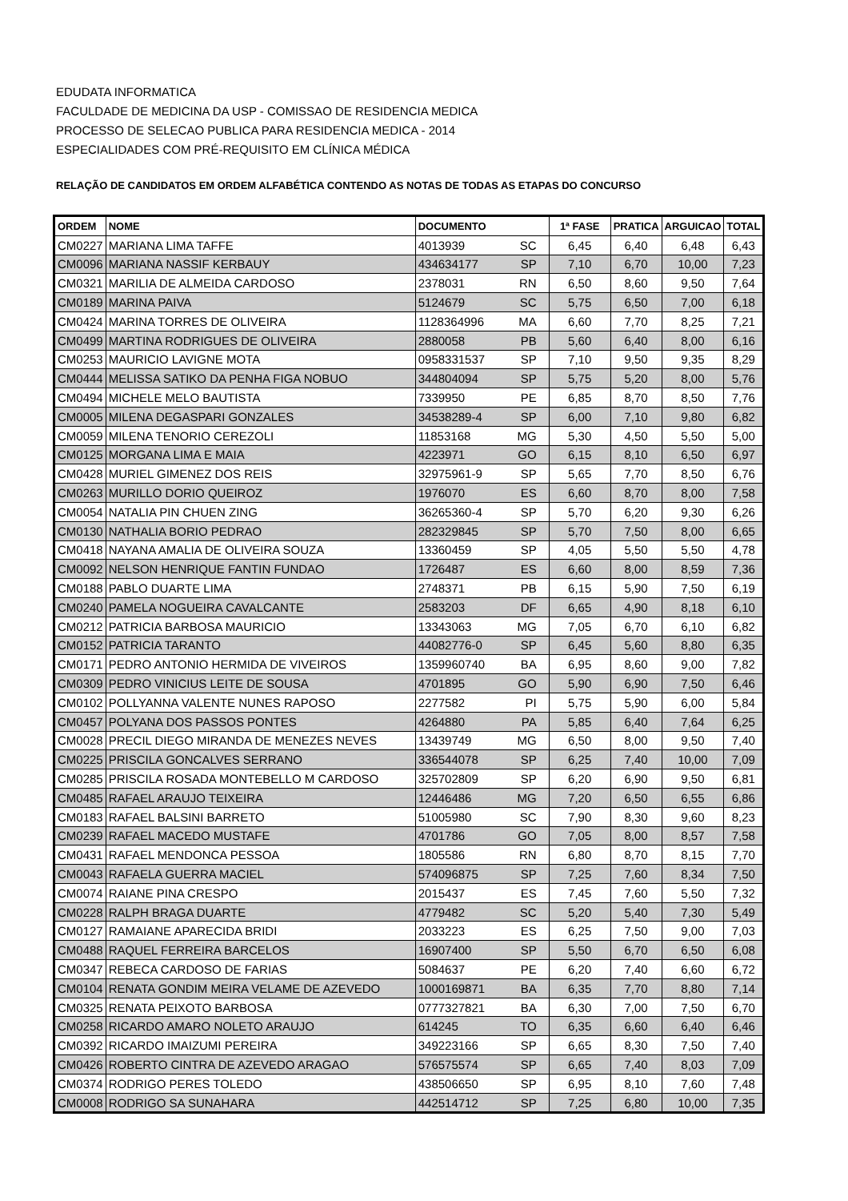EDUDATA INFORMATICA
FACULDADE DE MEDICINA DA USP - COMISSAO DE RESIDENCIA MEDICA
PROCESSO DE SELECAO PUBLICA PARA RESIDENCIA MEDICA - 2014
ESPECIALIDADES COM PRÉ-REQUISITO EM CLÍNICA MÉDICA
RELAÇÃO DE CANDIDATOS EM ORDEM ALFABÉTICA CONTENDO AS NOTAS DE TODAS AS ETAPAS DO CONCURSO
| ORDEM | NOME | DOCUMENTO | 1ª FASE | PRATICA | ARGUICAO | TOTAL |
| --- | --- | --- | --- | --- | --- | --- |
| CM0227 | MARIANA LIMA TAFFE | 4013939 SC | 6,45 | 6,40 | 6,48 | 6,43 |
| CM0096 | MARIANA NASSIF KERBAUY | 434634177 SP | 7,10 | 6,70 | 10,00 | 7,23 |
| CM0321 | MARILIA DE ALMEIDA CARDOSO | 2378031 RN | 6,50 | 8,60 | 9,50 | 7,64 |
| CM0189 | MARINA PAIVA | 5124679 SC | 5,75 | 6,50 | 7,00 | 6,18 |
| CM0424 | MARINA TORRES DE OLIVEIRA | 1128364996 MA | 6,60 | 7,70 | 8,25 | 7,21 |
| CM0499 | MARTINA RODRIGUES DE OLIVEIRA | 2880058 PB | 5,60 | 6,40 | 8,00 | 6,16 |
| CM0253 | MAURICIO LAVIGNE MOTA | 0958331537 SP | 7,10 | 9,50 | 9,35 | 8,29 |
| CM0444 | MELISSA SATIKO DA PENHA FIGA NOBUO | 344804094 SP | 5,75 | 5,20 | 8,00 | 5,76 |
| CM0494 | MICHELE MELO BAUTISTA | 7339950 PE | 6,85 | 8,70 | 8,50 | 7,76 |
| CM0005 | MILENA DEGASPARI GONZALES | 34538289-4 SP | 6,00 | 7,10 | 9,80 | 6,82 |
| CM0059 | MILENA TENORIO CEREZOLI | 11853168 MG | 5,30 | 4,50 | 5,50 | 5,00 |
| CM0125 | MORGANA LIMA E MAIA | 4223971 GO | 6,15 | 8,10 | 6,50 | 6,97 |
| CM0428 | MURIEL GIMENEZ DOS REIS | 32975961-9 SP | 5,65 | 7,70 | 8,50 | 6,76 |
| CM0263 | MURILLO DORIO QUEIROZ | 1976070 ES | 6,60 | 8,70 | 8,00 | 7,58 |
| CM0054 | NATALIA PIN CHUEN ZING | 36265360-4 SP | 5,70 | 6,20 | 9,30 | 6,26 |
| CM0130 | NATHALIA BORIO PEDRAO | 282329845 SP | 5,70 | 7,50 | 8,00 | 6,65 |
| CM0418 | NAYANA AMALIA DE OLIVEIRA SOUZA | 13360459 SP | 4,05 | 5,50 | 5,50 | 4,78 |
| CM0092 | NELSON HENRIQUE FANTIN FUNDAO | 1726487 ES | 6,60 | 8,00 | 8,59 | 7,36 |
| CM0188 | PABLO DUARTE LIMA | 2748371 PB | 6,15 | 5,90 | 7,50 | 6,19 |
| CM0240 | PAMELA NOGUEIRA CAVALCANTE | 2583203 DF | 6,65 | 4,90 | 8,18 | 6,10 |
| CM0212 | PATRICIA BARBOSA MAURICIO | 13343063 MG | 7,05 | 6,70 | 6,10 | 6,82 |
| CM0152 | PATRICIA TARANTO | 44082776-0 SP | 6,45 | 5,60 | 8,80 | 6,35 |
| CM0171 | PEDRO ANTONIO HERMIDA DE VIVEIROS | 1359960740 BA | 6,95 | 8,60 | 9,00 | 7,82 |
| CM0309 | PEDRO VINICIUS LEITE DE SOUSA | 4701895 GO | 5,90 | 6,90 | 7,50 | 6,46 |
| CM0102 | POLLYANNA VALENTE NUNES RAPOSO | 2277582 PI | 5,75 | 5,90 | 6,00 | 5,84 |
| CM0457 | POLYANA DOS PASSOS PONTES | 4264880 PA | 5,85 | 6,40 | 7,64 | 6,25 |
| CM0028 | PRECIL DIEGO MIRANDA DE MENEZES NEVES | 13439749 MG | 6,50 | 8,00 | 9,50 | 7,40 |
| CM0225 | PRISCILA GONCALVES SERRANO | 336544078 SP | 6,25 | 7,40 | 10,00 | 7,09 |
| CM0285 | PRISCILA ROSADA MONTEBELLO M CARDOSO | 325702809 SP | 6,20 | 6,90 | 9,50 | 6,81 |
| CM0485 | RAFAEL ARAUJO TEIXEIRA | 12446486 MG | 7,20 | 6,50 | 6,55 | 6,86 |
| CM0183 | RAFAEL BALSINI BARRETO | 51005980 SC | 7,90 | 8,30 | 9,60 | 8,23 |
| CM0239 | RAFAEL MACEDO MUSTAFE | 4701786 GO | 7,05 | 8,00 | 8,57 | 7,58 |
| CM0431 | RAFAEL MENDONCA PESSOA | 1805586 RN | 6,80 | 8,70 | 8,15 | 7,70 |
| CM0043 | RAFAELA GUERRA MACIEL | 574096875 SP | 7,25 | 7,60 | 8,34 | 7,50 |
| CM0074 | RAIANE PINA CRESPO | 2015437 ES | 7,45 | 7,60 | 5,50 | 7,32 |
| CM0228 | RALPH BRAGA DUARTE | 4779482 SC | 5,20 | 5,40 | 7,30 | 5,49 |
| CM0127 | RAMAIANE APARECIDA BRIDI | 2033223 ES | 6,25 | 7,50 | 9,00 | 7,03 |
| CM0488 | RAQUEL FERREIRA BARCELOS | 16907400 SP | 5,50 | 6,70 | 6,50 | 6,08 |
| CM0347 | REBECA CARDOSO DE FARIAS | 5084637 PE | 6,20 | 7,40 | 6,60 | 6,72 |
| CM0104 | RENATA GONDIM MEIRA VELAME DE AZEVEDO | 1000169871 BA | 6,35 | 7,70 | 8,80 | 7,14 |
| CM0325 | RENATA PEIXOTO BARBOSA | 0777327821 BA | 6,30 | 7,00 | 7,50 | 6,70 |
| CM0258 | RICARDO AMARO NOLETO ARAUJO | 614245 TO | 6,35 | 6,60 | 6,40 | 6,46 |
| CM0392 | RICARDO IMAIZUMI PEREIRA | 349223166 SP | 6,65 | 8,30 | 7,50 | 7,40 |
| CM0426 | ROBERTO CINTRA DE AZEVEDO ARAGAO | 576575574 SP | 6,65 | 7,40 | 8,03 | 7,09 |
| CM0374 | RODRIGO PERES TOLEDO | 438506650 SP | 6,95 | 8,10 | 7,60 | 7,48 |
| CM0008 | RODRIGO SA SUNAHARA | 442514712 SP | 7,25 | 6,80 | 10,00 | 7,35 |